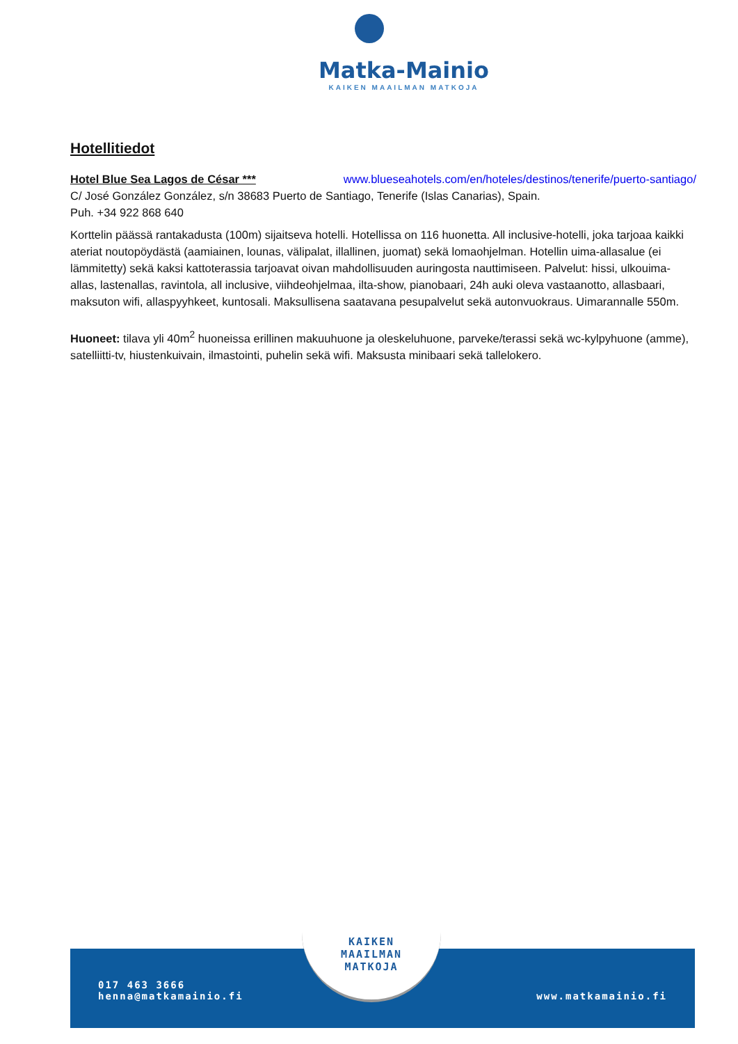Matka-Mainio
KAIKEN MAAILMAN MATKOJA
Hotellitiedot
Hotel Blue Sea Lagos de César *** www.blueseahotels.com/en/hoteles/destinos/tenerife/puerto-santiago/
C/ José González González, s/n 38683 Puerto de Santiago, Tenerife (Islas Canarias), Spain.
Puh. +34 922 868 640
Korttelin päässä rantakadusta (100m) sijaitseva hotelli. Hotellissa on 116 huonetta. All inclusive-hotelli, joka tarjoaa kaikki ateriat noutopöydästä (aamiainen, lounas, välipalat, illallinen, juomat) sekä lomaohjelman. Hotellin uima-allasalue (ei lämmitetty) sekä kaksi kattoterassia tarjoavat oivan mahdollisuuden auringosta nauttimiseen. Palvelut: hissi, ulkouima-allas, lastenallas, ravintola, all inclusive, viihdeohjelmaa, ilta-show, pianobaari, 24h auki oleva vastaanotto, allasbaari, maksuton wifi, allaspyyhkeet, kuntosali. Maksullisena saatavana pesupalvelut sekä autonvuokraus. Uimarannalle 550m.
Huoneet: tilava yli 40m<sup>2</sup> huoneissa erillinen makuuhuone ja oleskeluhuone, parveke/terassi sekä wc-kylpyhuone (amme), satelliitti-tv, hiustenkuivain, ilmastointi, puhelin sekä wifi. Maksusta minibaari sekä tallelokero.
017 463 3666
henna@matkamainio.fi
www.matkamainio.fi
KAIKEN
MAAILMAN
MATKOJA